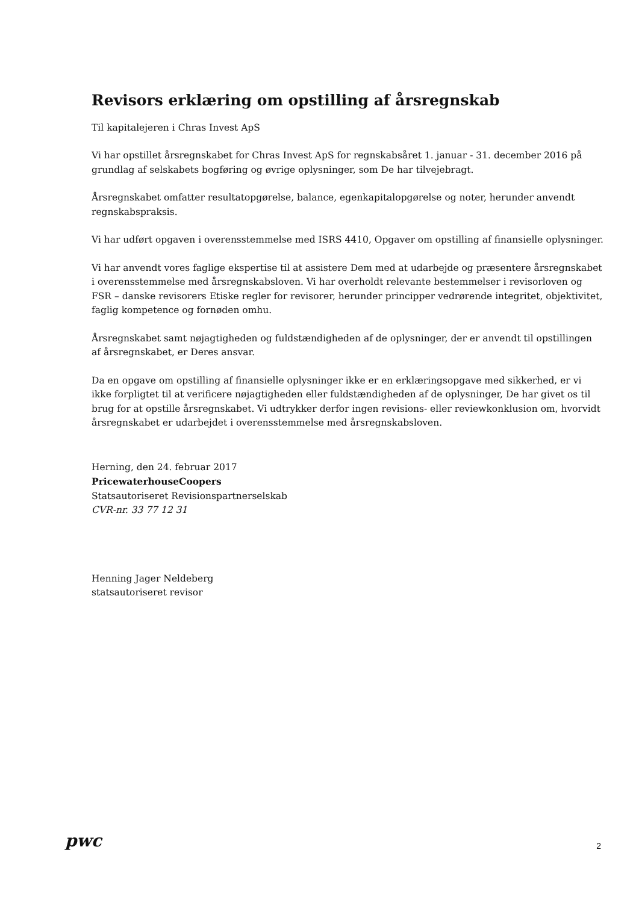Revisors erklæring om opstilling af årsregnskab
Til kapitalejeren i Chras Invest ApS
Vi har opstillet årsregnskabet for Chras Invest ApS for regnskabsåret 1. januar - 31. december 2016 på grundlag af selskabets bogføring og øvrige oplysninger, som De har tilvejebragt.
Årsregnskabet omfatter resultatopgørelse, balance, egenkapitalopgørelse og noter, herunder anvendt regnskabspraksis.
Vi har udført opgaven i overensstemmelse med ISRS 4410, Opgaver om opstilling af finansielle oplysninger.
Vi har anvendt vores faglige ekspertise til at assistere Dem med at udarbejde og præsentere årsregnskabet i overensstemmelse med årsregnskabsloven. Vi har overholdt relevante bestemmelser i revisorloven og FSR – danske revisorers Etiske regler for revisorer, herunder principper vedrørende integritet, objektivitet, faglig kompetence og fornøden omhu.
Årsregnskabet samt nøjagtigheden og fuldstændigheden af de oplysninger, der er anvendt til opstillingen af årsregnskabet, er Deres ansvar.
Da en opgave om opstilling af finansielle oplysninger ikke er en erklæringsopgave med sikkerhed, er vi ikke forpligtet til at verificere nøjagtigheden eller fuldstændigheden af de oplysninger, De har givet os til brug for at opstille årsregnskabet. Vi udtrykker derfor ingen revisions- eller reviewkonklusion om, hvorvidt årsregnskabet er udarbejdet i overensstemmelse med årsregnskabsloven.
Herning, den 24. februar 2017
PricewaterhouseCoopers
Statsautoriseret Revisionspartnerselskab
CVR-nr. 33 77 12 31
Henning Jager Neldeberg
statsautoriseret revisor
pwc
2